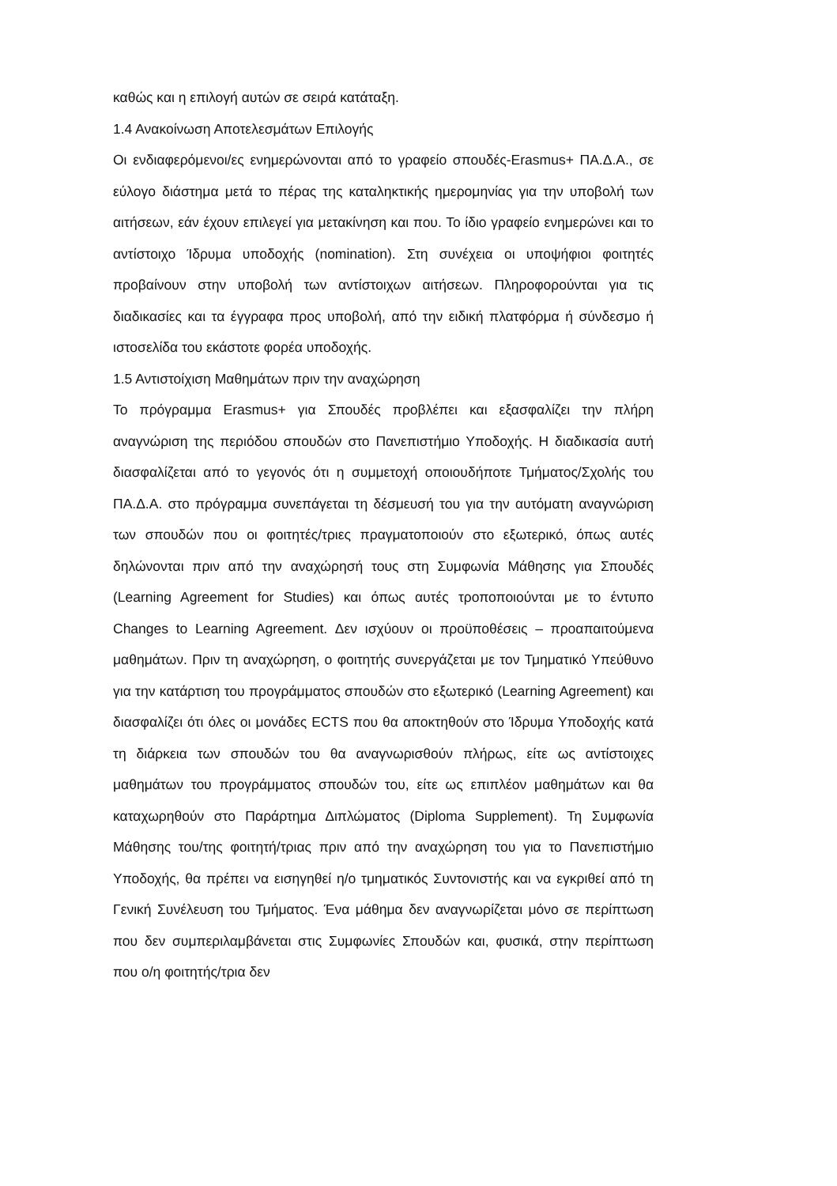καθώς και η επιλογή αυτών σε σειρά κατάταξη.
1.4 Ανακοίνωση Αποτελεσμάτων Επιλογής
Οι ενδιαφερόμενοι/ες ενημερώνονται από το γραφείο σπουδές-Erasmus+ ΠΑ.Δ.Α., σε εύλογο διάστημα μετά το πέρας της καταληκτικής ημερομηνίας για την υποβολή των αιτήσεων, εάν έχουν επιλεγεί για μετακίνηση και που. Το ίδιο γραφείο ενημερώνει και το αντίστοιχο Ίδρυμα υποδοχής (nomination). Στη συνέχεια οι υποψήφιοι φοιτητές προβαίνουν στην υποβολή των αντίστοιχων αιτήσεων. Πληροφορούνται για τις διαδικασίες και τα έγγραφα προς υποβολή, από την ειδική πλατφόρμα ή σύνδεσμο ή ιστοσελίδα του εκάστοτε φορέα υποδοχής.
1.5 Αντιστοίχιση Μαθημάτων πριν την αναχώρηση
Το πρόγραμμα Erasmus+ για Σπουδές προβλέπει και εξασφαλίζει την πλήρη αναγνώριση της περιόδου σπουδών στο Πανεπιστήμιο Υποδοχής. Η διαδικασία αυτή διασφαλίζεται από το γεγονός ότι η συμμετοχή οποιουδήποτε Τμήματος/Σχολής του ΠΑ.Δ.Α. στο πρόγραμμα συνεπάγεται τη δέσμευσή του για την αυτόματη αναγνώριση των σπουδών που οι φοιτητές/τριες πραγματοποιούν στο εξωτερικό, όπως αυτές δηλώνονται πριν από την αναχώρησή τους στη Συμφωνία Μάθησης για Σπουδές (Learning Agreement for Studies) και όπως αυτές τροποποιούνται με το έντυπο Changes to Learning Agreement. Δεν ισχύουν οι προϋποθέσεις – προαπαιτούμενα μαθημάτων. Πριν τη αναχώρηση, ο φοιτητής συνεργάζεται με τον Τμηματικό Υπεύθυνο για την κατάρτιση του προγράμματος σπουδών στο εξωτερικό (Learning Agreement) και διασφαλίζει ότι όλες οι μονάδες ECTS που θα αποκτηθούν στο Ίδρυμα Υποδοχής κατά τη διάρκεια των σπουδών του θα αναγνωρισθούν πλήρως, είτε ως αντίστοιχες μαθημάτων του προγράμματος σπουδών του, είτε ως επιπλέον μαθημάτων και θα καταχωρηθούν στο Παράρτημα Διπλώματος (Diploma Supplement). Τη Συμφωνία Μάθησης του/της φοιτητή/τριας πριν από την αναχώρηση του για το Πανεπιστήμιο Υποδοχής, θα πρέπει να εισηγηθεί η/ο τμηματικός Συντονιστής και να εγκριθεί από τη Γενική Συνέλευση του Τμήματος. Ένα μάθημα δεν αναγνωρίζεται μόνο σε περίπτωση που δεν συμπεριλαμβάνεται στις Συμφωνίες Σπουδών και, φυσικά, στην περίπτωση που ο/η φοιτητής/τρια δεν